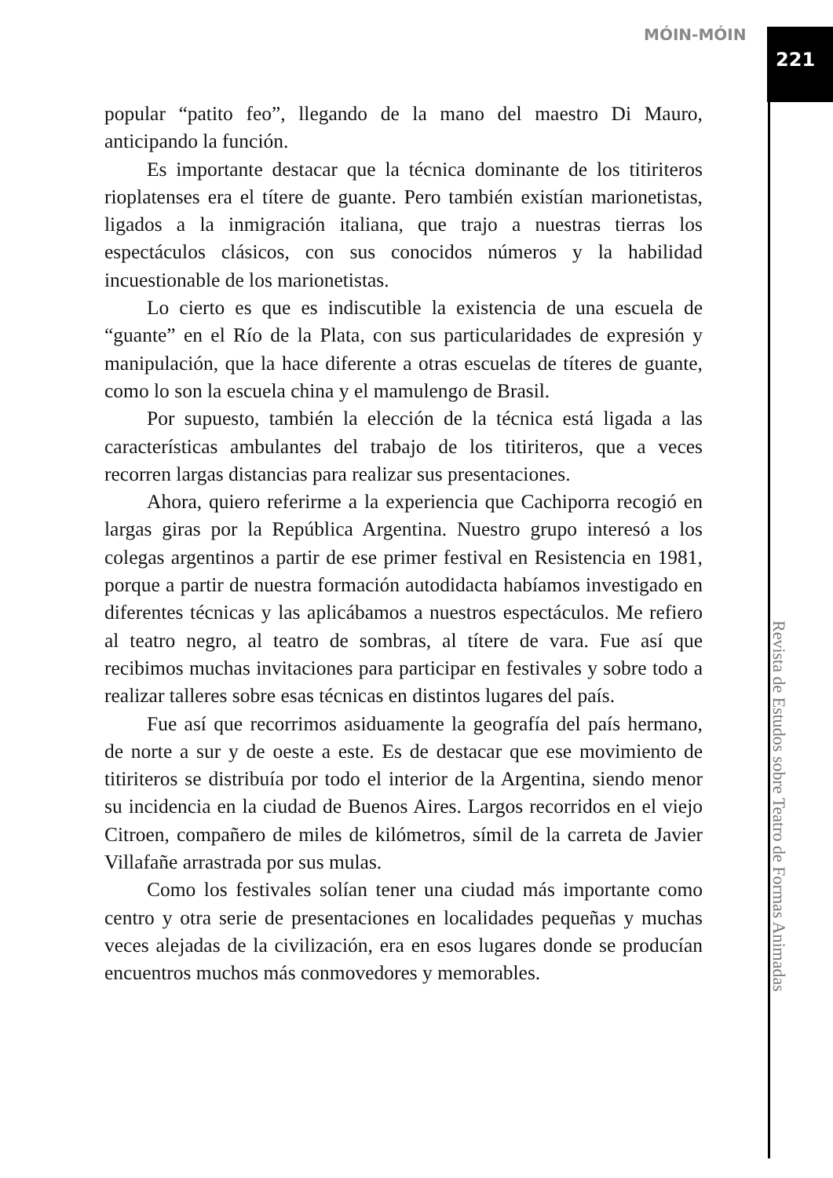MÓIN-MÓIN
221
popular “patito feo”, llegando de la mano del maestro Di Mauro, anticipando la función.
Es importante destacar que la técnica dominante de los titiriteros rioplatenses era el títere de guante. Pero también existían marionetistas, ligados a la inmigración italiana, que trajo a nuestras tierras los espectáculos clásicos, con sus conocidos números y la habilidad incuestionable de los marionetistas.
Lo cierto es que es indiscutible la existencia de una escuela de “guante” en el Río de la Plata, con sus particularidades de expresión y manipulación, que la hace diferente a otras escuelas de títeres de guante, como lo son la escuela china y el mamulengo de Brasil.
Por supuesto, también la elección de la técnica está ligada a las características ambulantes del trabajo de los titiriteros, que a veces recorren largas distancias para realizar sus presentaciones.
Ahora, quiero referirme a la experiencia que Cachiporra recogió en largas giras por la República Argentina. Nuestro grupo interesó a los colegas argentinos a partir de ese primer festival en Resistencia en 1981, porque a partir de nuestra formación autodidacta habíamos investigado en diferentes técnicas y las aplicábamos a nuestros espectáculos. Me refiero al teatro negro, al teatro de sombras, al títere de vara. Fue así que recibimos muchas invitaciones para participar en festivales y sobre todo a realizar talleres sobre esas técnicas en distintos lugares del país.
Fue así que recorrimos asiduamente la geografía del país hermano, de norte a sur y de oeste a este. Es de destacar que ese movimiento de titiriteros se distribuía por todo el interior de la Argentina, siendo menor su incidencia en la ciudad de Buenos Aires. Largos recorridos en el viejo Citroen, compañero de miles de kilómetros, símil de la carreta de Javier Villafañe arrastrada por sus mulas.
Como los festivales solían tener una ciudad más importante como centro y otra serie de presentaciones en localidades pequeñas y muchas veces alejadas de la civilización, era en esos lugares donde se producían encuentros muchos más conmovedores y memorables.
Revista de Estudos sobre Teatro de Formas Animadas